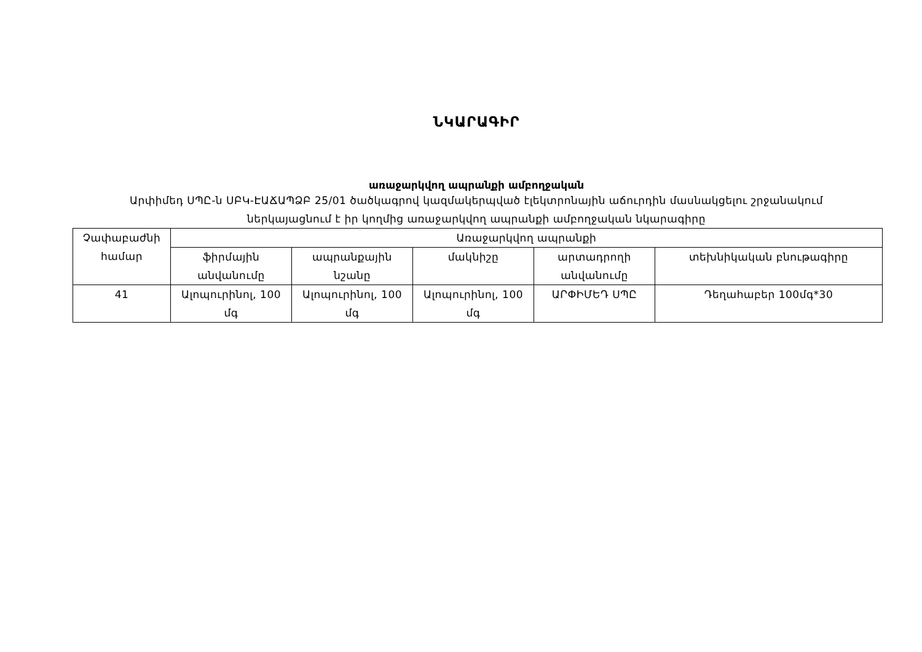ՆԿԱՐԱԳԻՐ
առաջարկվող ապրանքի ամբողջական
Արփիմեդ ՍՊԸ-ն ՍԲԿ-ԷԱՃԱՊՁԲ 25/01 ծածկագրով կազմակերպված էլեկտրոնային աճուրդին մասնակցելու շրջանակում
ներկայացնում է իր կողմից առաջարկվող ապրանքի ամբողջական նկարագիրը
| Չափաբաժնի համար | Առաջարկվող ապրանքի | | | | |
| --- | --- | --- | --- | --- | --- |
| | ֆիրմային անվանումը | ապրանքային նշանը | մակնիշը | արտադրողի անվանումը | տեխնիկական բնութագիրը |
| 41 | Ալոպուրինոլ, 100 մգ | Ալոպուրինոլ, 100 մգ | Ալոպուրինոլ, 100 մգ | ԱՐՓԻՄԵԴ ՍՊԸ | Դեղահաբեր 100մգ*30 |